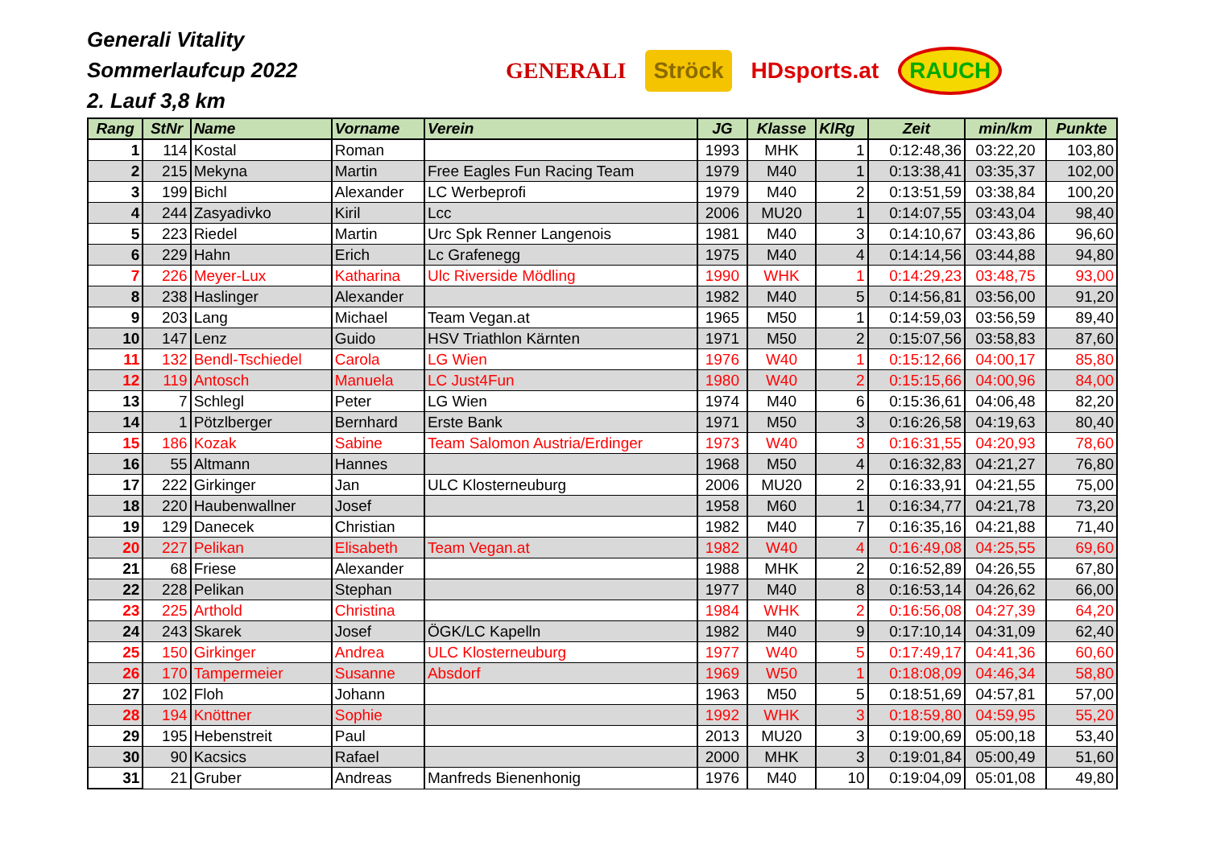Generali Vitality
Sommerlaufcup 2022
2. Lauf 3,8 km
GENERALI Ströck HDsports.at RAUCH
| Rang | StNr | Name | Vorname | Verein | JG | Klasse | KlRg | Zeit | min/km | Punkte |
| --- | --- | --- | --- | --- | --- | --- | --- | --- | --- | --- |
| 1 | 114 | Kostal | Roman | | 1993 | MHK | 1 | 0:12:48,36 | 03:22,20 | 103,80 |
| 2 | 215 | Mekyna | Martin | Free Eagles Fun Racing Team | 1979 | M40 | 1 | 0:13:38,41 | 03:35,37 | 102,00 |
| 3 | 199 | Bichl | Alexander | LC Werbeprofi | 1979 | M40 | 2 | 0:13:51,59 | 03:38,84 | 100,20 |
| 4 | 244 | Zasyadivko | Kiril | Lcc | 2006 | MU20 | 1 | 0:14:07,55 | 03:43,04 | 98,40 |
| 5 | 223 | Riedel | Martin | Urc Spk Renner Langenois | 1981 | M40 | 3 | 0:14:10,67 | 03:43,86 | 96,60 |
| 6 | 229 | Hahn | Erich | Lc Grafenegg | 1975 | M40 | 4 | 0:14:14,56 | 03:44,88 | 94,80 |
| 7 | 226 | Meyer-Lux | Katharina | Ulc Riverside Mödling | 1990 | WHK | 1 | 0:14:29,23 | 03:48,75 | 93,00 |
| 8 | 238 | Haslinger | Alexander | | 1982 | M40 | 5 | 0:14:56,81 | 03:56,00 | 91,20 |
| 9 | 203 | Lang | Michael | Team Vegan.at | 1965 | M50 | 1 | 0:14:59,03 | 03:56,59 | 89,40 |
| 10 | 147 | Lenz | Guido | HSV Triathlon Kärnten | 1971 | M50 | 2 | 0:15:07,56 | 03:58,83 | 87,60 |
| 11 | 132 | Bendl-Tschiedel | Carola | LG Wien | 1976 | W40 | 1 | 0:15:12,66 | 04:00,17 | 85,80 |
| 12 | 119 | Antosch | Manuela | LC Just4Fun | 1980 | W40 | 2 | 0:15:15,66 | 04:00,96 | 84,00 |
| 13 | 7 | Schlegl | Peter | LG Wien | 1974 | M40 | 6 | 0:15:36,61 | 04:06,48 | 82,20 |
| 14 | 1 | Pötzlberger | Bernhard | Erste Bank | 1971 | M50 | 3 | 0:16:26,58 | 04:19,63 | 80,40 |
| 15 | 186 | Kozak | Sabine | Team Salomon Austria/Erdinger | 1973 | W40 | 3 | 0:16:31,55 | 04:20,93 | 78,60 |
| 16 | 55 | Altmann | Hannes | | 1968 | M50 | 4 | 0:16:32,83 | 04:21,27 | 76,80 |
| 17 | 222 | Girkinger | Jan | ULC Klosterneuburg | 2006 | MU20 | 2 | 0:16:33,91 | 04:21,55 | 75,00 |
| 18 | 220 | Haubenwallner | Josef | | 1958 | M60 | 1 | 0:16:34,77 | 04:21,78 | 73,20 |
| 19 | 129 | Danecek | Christian | | 1982 | M40 | 7 | 0:16:35,16 | 04:21,88 | 71,40 |
| 20 | 227 | Pelikan | Elisabeth | Team Vegan.at | 1982 | W40 | 4 | 0:16:49,08 | 04:25,55 | 69,60 |
| 21 | 68 | Friese | Alexander | | 1988 | MHK | 2 | 0:16:52,89 | 04:26,55 | 67,80 |
| 22 | 228 | Pelikan | Stephan | | 1977 | M40 | 8 | 0:16:53,14 | 04:26,62 | 66,00 |
| 23 | 225 | Arthold | Christina | | 1984 | WHK | 2 | 0:16:56,08 | 04:27,39 | 64,20 |
| 24 | 243 | Skarek | Josef | ÖGK/LC Kapelln | 1982 | M40 | 9 | 0:17:10,14 | 04:31,09 | 62,40 |
| 25 | 150 | Girkinger | Andrea | ULC Klosterneuburg | 1977 | W40 | 5 | 0:17:49,17 | 04:41,36 | 60,60 |
| 26 | 170 | Tampermeier | Susanne | Absdorf | 1969 | W50 | 1 | 0:18:08,09 | 04:46,34 | 58,80 |
| 27 | 102 | Floh | Johann | | 1963 | M50 | 5 | 0:18:51,69 | 04:57,81 | 57,00 |
| 28 | 194 | Knöttner | Sophie | | 1992 | WHK | 3 | 0:18:59,80 | 04:59,95 | 55,20 |
| 29 | 195 | Hebenstreit | Paul | | 2013 | MU20 | 3 | 0:19:00,69 | 05:00,18 | 53,40 |
| 30 | 90 | Kacsics | Rafael | | 2000 | MHK | 3 | 0:19:01,84 | 05:00,49 | 51,60 |
| 31 | 21 | Gruber | Andreas | Manfreds Bienenhonig | 1976 | M40 | 10 | 0:19:04,09 | 05:01,08 | 49,80 |